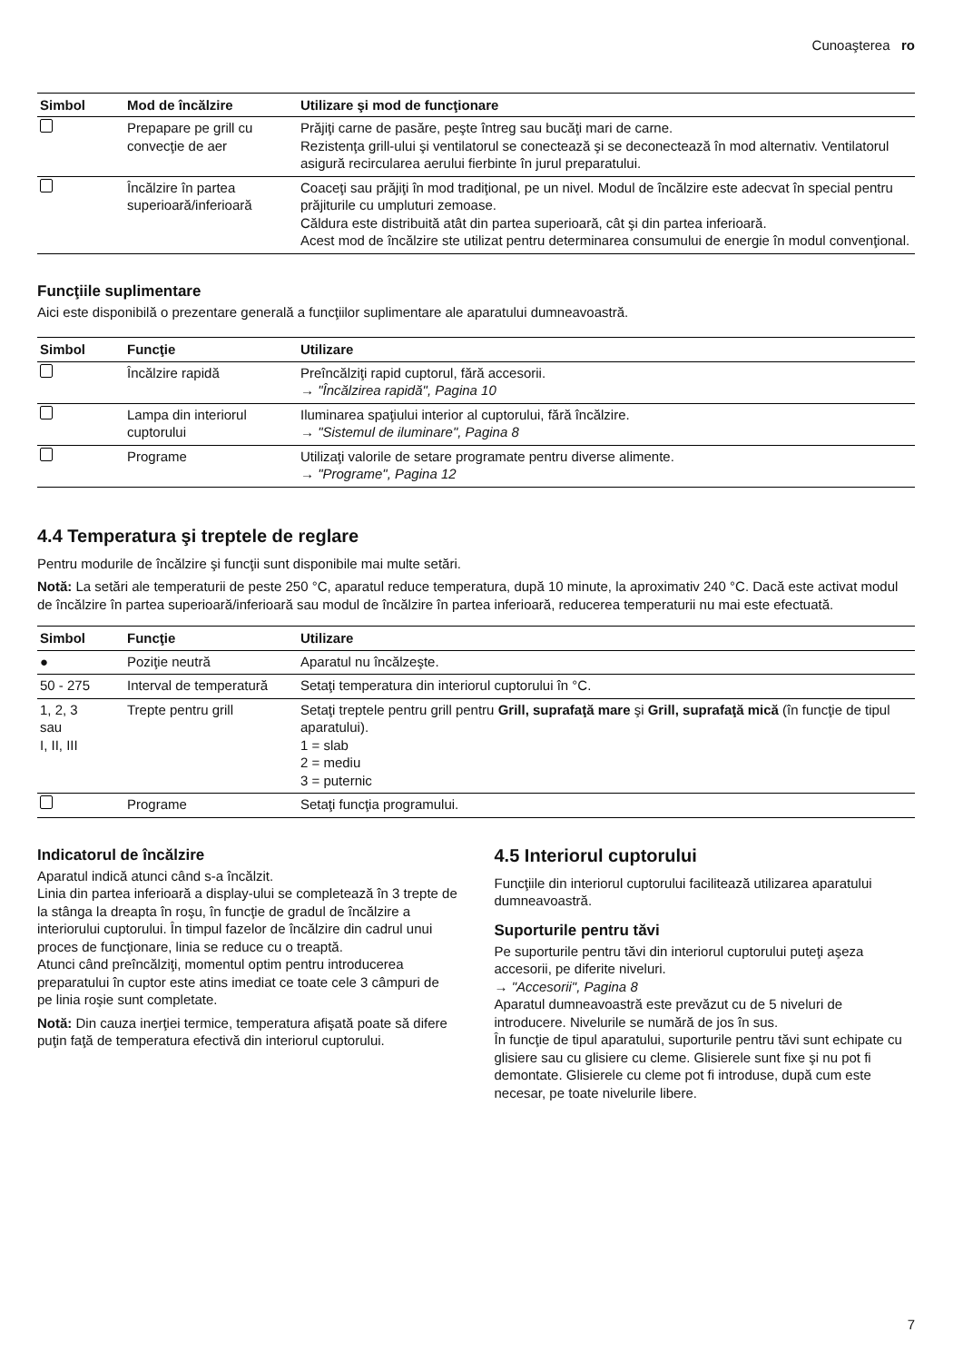Cunoaşterea ro
| Simbol | Mod de încălzire | Utilizare şi mod de funcţionare |
| --- | --- | --- |
| | Prepapare pe grill cu convecţie de aer | Prăjiţi carne de pasăre, peşte întreg sau bucăţi mari de carne. Rezistenţa grill-ului şi ventilatorul se conectează şi se deconectează în mod alternativ. Ventilatorul asigură recircularea aerului fierbinte în jurul preparatului. |
| | Încălzire în partea superioară/inferioară | Coaceţi sau prăjiţi în mod tradiţional, pe un nivel. Modul de încălzire este adecvat în special pentru prăjiturile cu umpluturi zemoase. Căldura este distribuită atât din partea superioară, cât şi din partea inferioară. Acest mod de încălzire ste utilizat pentru determinarea consumului de energie în modul convenţional. |
Funcţiile suplimentare
Aici este disponibilă o prezentare generală a funcţiilor suplimentare ale aparatului dumneavoastră.
| Simbol | Funcţie | Utilizare |
| --- | --- | --- |
| | Încălzire rapidă | Preîncălziţi rapid cuptorul, fără accesorii. → "Încălzirea rapidă", Pagina 10 |
| | Lampa din interiorul cuptorului | Iluminarea spaţiului interior al cuptorului, fără încălzire. → "Sistemul de iluminare", Pagina 8 |
| | Programe | Utilizaţi valorile de setare programate pentru diverse alimente. → "Programe", Pagina 12 |
4.4 Temperatura şi treptele de reglare
Pentru modurile de încălzire şi funcţii sunt disponibile mai multe setări.
Notă: La setări ale temperaturii de peste 250 °C, aparatul reduce temperatura, după 10 minute, la aproximativ 240 °C. Dacă este activat modul de încălzire în partea superioară/inferioară sau modul de încălzire în partea inferioară, reducerea temperaturii nu mai este efectuată.
| Simbol | Funcţie | Utilizare |
| --- | --- | --- |
| ● | Poziţie neutră | Aparatul nu încălzeşte. |
| 50 - 275 | Interval de temperatură | Setaţi temperatura din interiorul cuptorului în °C. |
| 1, 2, 3 sau I, II, III | Trepte pentru grill | Setaţi treptele pentru grill pentru Grill, suprafaţă mare şi Grill, suprafaţă mică (în funcţie de tipul aparatului). 1 = slab 2 = mediu 3 = puternic |
| | Programe | Setaţi funcţia programului. |
Indicatorul de încălzire
Aparatul indică atunci când s-a încălzit.
Linia din partea inferioară a display-ului se completează în 3 trepte de la stânga la dreapta în roşu, în funcţie de gradul de încălzire a interiorului cuptorului. În timpul fazelor de încălzire din cadrul unui proces de funcţionare, linia se reduce cu o treaptă.
Atunci când preîncălziţi, momentul optim pentru introducerea preparatului în cuptor este atins imediat ce toate cele 3 câmpuri de pe linia roşie sunt completate.
Notă: Din cauza inerţiei termice, temperatura afişată poate să difere puţin faţă de temperatura efectivă din interiorul cuptorului.
4.5 Interiorul cuptorului
Funcţiile din interiorul cuptorului facilitează utilizarea aparatului dumneavoastră.
Suporturile pentru tăvi
Pe suporturile pentru tăvi din interiorul cuptorului puteţi aşeza accesorii, pe diferite niveluri.
→ "Accesorii", Pagina 8
Aparatul dumneavoastră este prevăzut cu de 5 niveluri de introducere. Nivelurile se numără de jos în sus.
În funcţie de tipul aparatului, suporturile pentru tăvi sunt echipate cu glisiere sau cu glisiere cu cleme. Glisierele sunt fixe şi nu pot fi demontate. Glisierele cu cleme pot fi introduse, după cum este necesar, pe toate nivelurile libere.
7